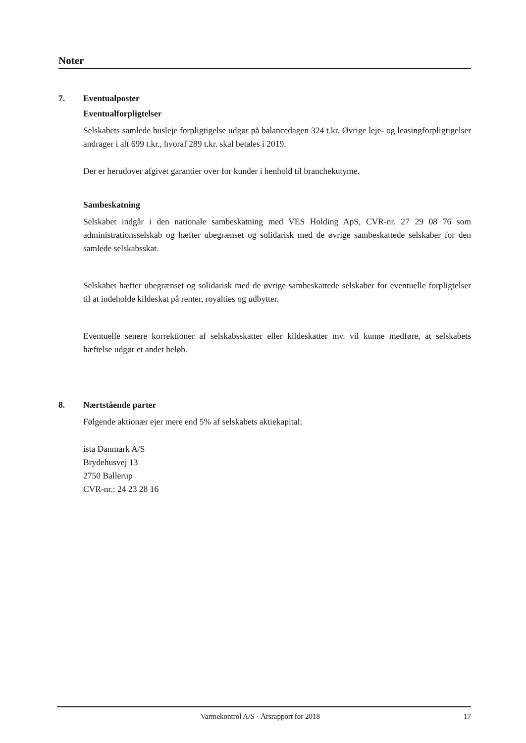Noter
7. Eventualposter
Eventualforpligtelser
Selskabets samlede husleje forpligtigelse udgør på balancedagen 324 t.kr. Øvrige leje- og leasingforpligtigelser andrager i alt 699 t.kr., hvoraf 289 t.kr. skal betales i 2019.
Der er herudover afgivet garantier over for kunder i henhold til branchekutyme.
Sambeskatning
Selskabet indgår i den nationale sambeskatning med VES Holding ApS, CVR-nr. 27 29 08 76 som administrationsselskab og hæfter ubegrænset og solidarisk med de øvrige sambeskattede selskaber for den samlede selskabsskat.
Selskabet hæfter ubegrænset og solidarisk med de øvrige sambeskattede selskaber for eventuelle forpligtelser til at indeholde kildeskat på renter, royalties og udbytter.
Eventuelle senere korrektioner af selskabsskatter eller kildeskatter mv. vil kunne medføre, at selskabets hæftelse udgør et andet beløb.
8. Nærtstående parter
Følgende aktionær ejer mere end 5% af selskabets aktiekapital:
ista Danmark A/S
Brydehusvej 13
2750 Ballerup
CVR-nr.: 24 23 28 16
Varmekontrol A/S · Årsrapport for 2018 17